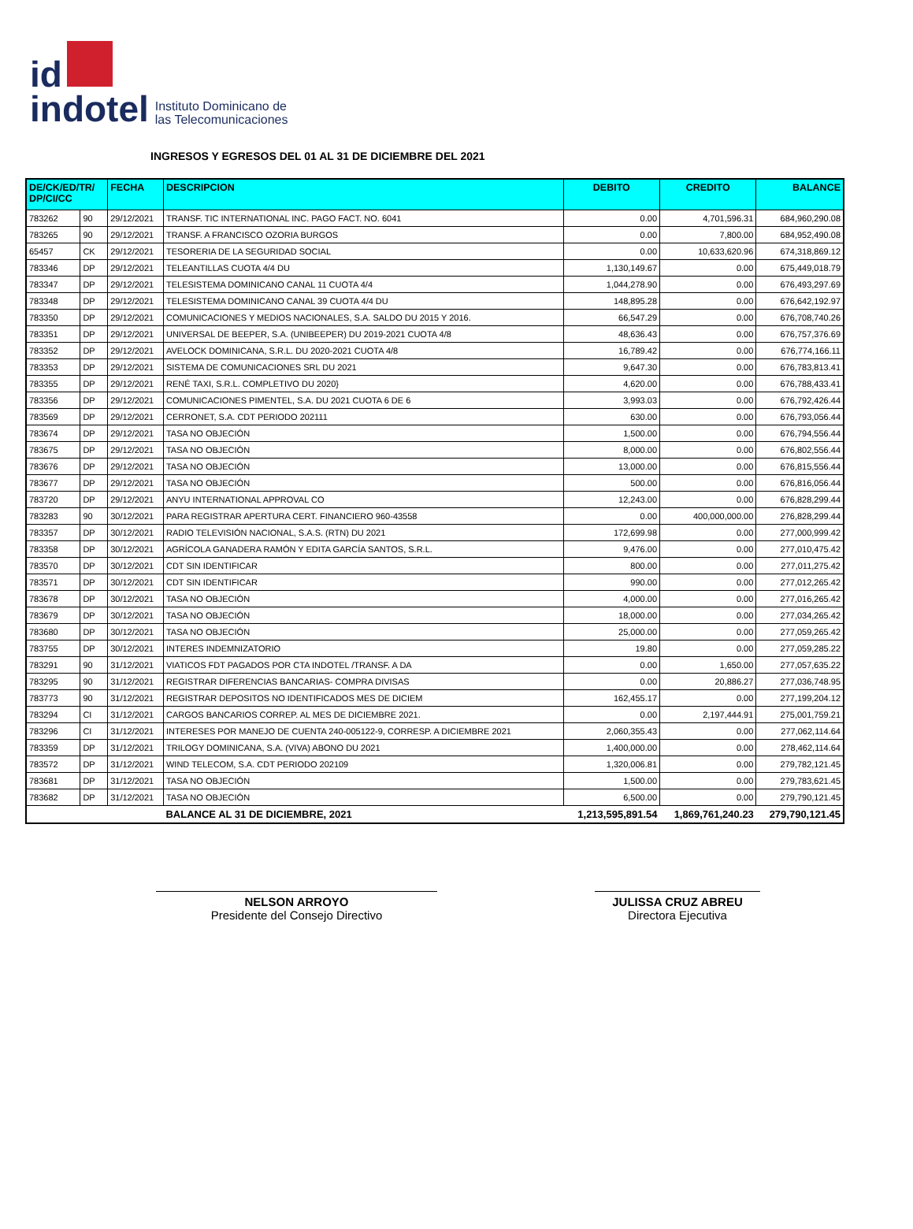id
indotel
Instituto Dominicano de
las Telecomunicaciones
INGRESOS Y EGRESOS DEL 01 AL 31 DE DICIEMBRE DEL 2021
| DE/CK/ED/TR/ DP/CI/CC | | FECHA | DESCRIPCION | DEBITO | CREDITO | BALANCE |
| --- | --- | --- | --- | --- | --- | --- |
| 783262 | 90 | 29/12/2021 | TRANSF. TIC INTERNATIONAL INC. PAGO FACT. NO. 6041 | 0.00 | 4,701,596.31 | 684,960,290.08 |
| 783265 | 90 | 29/12/2021 | TRANSF. A FRANCISCO OZORIA BURGOS | 0.00 | 7,800.00 | 684,952,490.08 |
| 65457 | CK | 29/12/2021 | TESORERIA DE LA SEGURIDAD SOCIAL | 0.00 | 10,633,620.96 | 674,318,869.12 |
| 783346 | DP | 29/12/2021 | TELEANTILLAS CUOTA 4/4 DU | 1,130,149.67 | 0.00 | 675,449,018.79 |
| 783347 | DP | 29/12/2021 | TELESISTEMA DOMINICANO CANAL 11 CUOTA 4/4 | 1,044,278.90 | 0.00 | 676,493,297.69 |
| 783348 | DP | 29/12/2021 | TELESISTEMA DOMINICANO CANAL 39 CUOTA 4/4 DU | 148,895.28 | 0.00 | 676,642,192.97 |
| 783350 | DP | 29/12/2021 | COMUNICACIONES Y MEDIOS NACIONALES, S.A. SALDO DU 2015 Y 2016. | 66,547.29 | 0.00 | 676,708,740.26 |
| 783351 | DP | 29/12/2021 | UNIVERSAL DE BEEPER, S.A. (UNIBEEPER) DU 2019-2021 CUOTA 4/8 | 48,636.43 | 0.00 | 676,757,376.69 |
| 783352 | DP | 29/12/2021 | AVELOCK DOMINICANA, S.R.L. DU 2020-2021 CUOTA 4/8 | 16,789.42 | 0.00 | 676,774,166.11 |
| 783353 | DP | 29/12/2021 | SISTEMA DE COMUNICACIONES SRL DU 2021 | 9,647.30 | 0.00 | 676,783,813.41 |
| 783355 | DP | 29/12/2021 | RENÉ TAXI, S.R.L. COMPLETIVO DU 2020} | 4,620.00 | 0.00 | 676,788,433.41 |
| 783356 | DP | 29/12/2021 | COMUNICACIONES PIMENTEL, S.A. DU 2021 CUOTA 6 DE 6 | 3,993.03 | 0.00 | 676,792,426.44 |
| 783569 | DP | 29/12/2021 | CERRONET, S.A. CDT PERIODO 202111 | 630.00 | 0.00 | 676,793,056.44 |
| 783674 | DP | 29/12/2021 | TASA NO OBJECIÓN | 1,500.00 | 0.00 | 676,794,556.44 |
| 783675 | DP | 29/12/2021 | TASA NO OBJECIÓN | 8,000.00 | 0.00 | 676,802,556.44 |
| 783676 | DP | 29/12/2021 | TASA NO OBJECIÓN | 13,000.00 | 0.00 | 676,815,556.44 |
| 783677 | DP | 29/12/2021 | TASA NO OBJECIÓN | 500.00 | 0.00 | 676,816,056.44 |
| 783720 | DP | 29/12/2021 | ANYU INTERNATIONAL APPROVAL CO | 12,243.00 | 0.00 | 676,828,299.44 |
| 783283 | 90 | 30/12/2021 | PARA REGISTRAR APERTURA CERT. FINANCIERO 960-43558 | 0.00 | 400,000,000.00 | 276,828,299.44 |
| 783357 | DP | 30/12/2021 | RADIO TELEVISIÓN NACIONAL, S.A.S. (RTN) DU 2021 | 172,699.98 | 0.00 | 277,000,999.42 |
| 783358 | DP | 30/12/2021 | AGRÍCOLA GANADERA RAMÓN Y EDITA GARCÍA SANTOS, S.R.L. | 9,476.00 | 0.00 | 277,010,475.42 |
| 783570 | DP | 30/12/2021 | CDT SIN IDENTIFICAR | 800.00 | 0.00 | 277,011,275.42 |
| 783571 | DP | 30/12/2021 | CDT SIN IDENTIFICAR | 990.00 | 0.00 | 277,012,265.42 |
| 783678 | DP | 30/12/2021 | TASA NO OBJECIÓN | 4,000.00 | 0.00 | 277,016,265.42 |
| 783679 | DP | 30/12/2021 | TASA NO OBJECIÓN | 18,000.00 | 0.00 | 277,034,265.42 |
| 783680 | DP | 30/12/2021 | TASA NO OBJECIÓN | 25,000.00 | 0.00 | 277,059,265.42 |
| 783755 | DP | 30/12/2021 | INTERES INDEMNIZATORIO | 19.80 | 0.00 | 277,059,285.22 |
| 783291 | 90 | 31/12/2021 | VIATICOS FDT PAGADOS POR CTA INDOTEL /TRANSF. A DA | 0.00 | 1,650.00 | 277,057,635.22 |
| 783295 | 90 | 31/12/2021 | REGISTRAR DIFERENCIAS BANCARIAS- COMPRA DIVISAS | 0.00 | 20,886.27 | 277,036,748.95 |
| 783773 | 90 | 31/12/2021 | REGISTRAR DEPOSITOS NO IDENTIFICADOS MES DE DICIEM | 162,455.17 | 0.00 | 277,199,204.12 |
| 783294 | CI | 31/12/2021 | CARGOS BANCARIOS CORREP. AL MES DE DICIEMBRE 2021. | 0.00 | 2,197,444.91 | 275,001,759.21 |
| 783296 | CI | 31/12/2021 | INTERESES POR MANEJO DE CUENTA 240-005122-9, CORRESP. A DICIEMBRE 2021 | 2,060,355.43 | 0.00 | 277,062,114.64 |
| 783359 | DP | 31/12/2021 | TRILOGY DOMINICANA, S.A. (VIVA) ABONO DU 2021 | 1,400,000.00 | 0.00 | 278,462,114.64 |
| 783572 | DP | 31/12/2021 | WIND TELECOM, S.A. CDT PERIODO 202109 | 1,320,006.81 | 0.00 | 279,782,121.45 |
| 783681 | DP | 31/12/2021 | TASA NO OBJECIÓN | 1,500.00 | 0.00 | 279,783,621.45 |
| 783682 | DP | 31/12/2021 | TASA NO OBJECIÓN | 6,500.00 | 0.00 | 279,790,121.45 |
| | | | BALANCE AL 31 DE DICIEMBRE, 2021 | 1,213,595,891.54 | 1,869,761,240.23 | 279,790,121.45 |
NELSON ARROYO
Presidente del Consejo Directivo
JULISSA CRUZ ABREU
Directora Ejecutiva